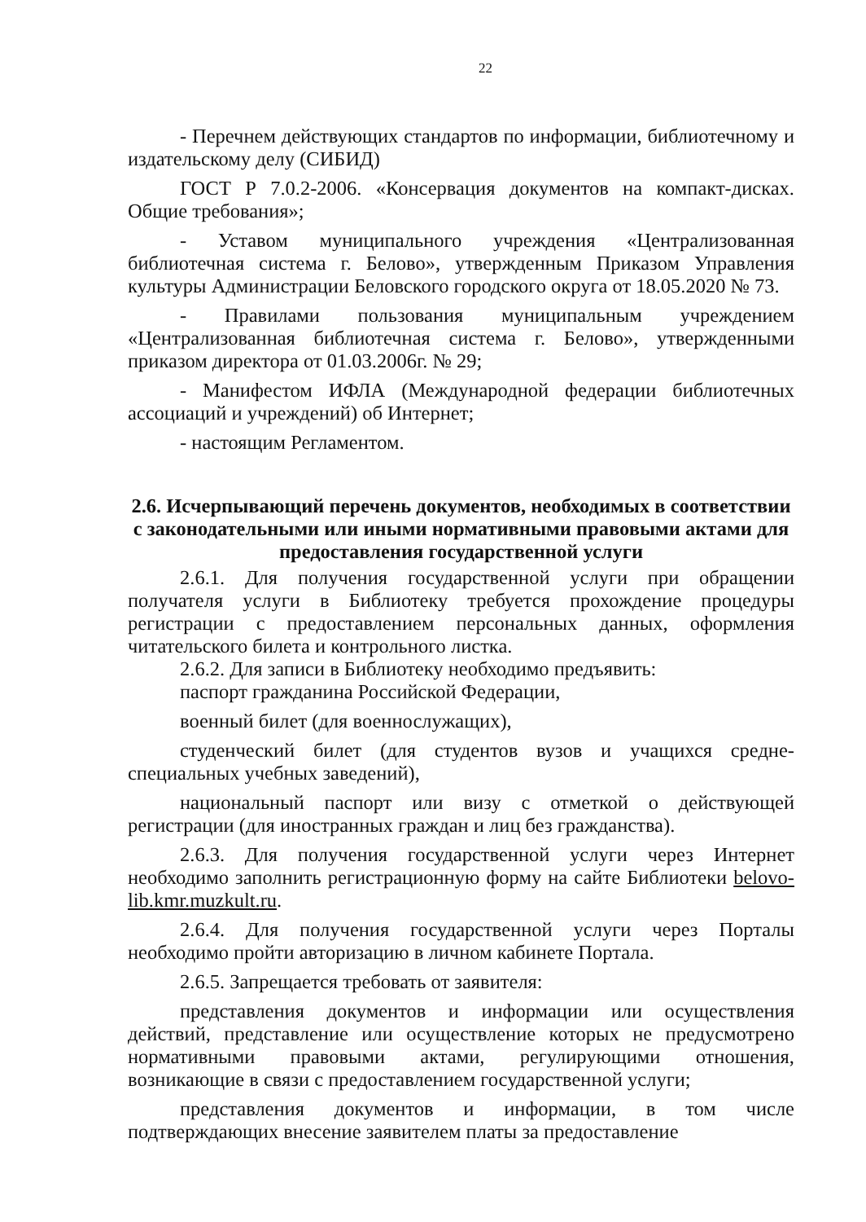22
- Перечнем действующих стандартов по информации, библиотечному и издательскому делу (СИБИД)
ГОСТ Р 7.0.2-2006. «Консервация документов на компакт-дисках. Общие требования»;
- Уставом муниципального учреждения «Централизованная библиотечная система г. Белово», утвержденным Приказом Управления культуры Администрации Беловского городского округа от 18.05.2020 № 73.
- Правилами пользования муниципальным учреждением «Централизованная библиотечная система г. Белово», утвержденными приказом директора от 01.03.2006г. № 29;
- Манифестом ИФЛА (Международной федерации библиотечных ассоциаций и учреждений) об Интернет;
- настоящим Регламентом.
2.6. Исчерпывающий перечень документов, необходимых в соответствии с законодательными или иными нормативными правовыми актами для предоставления государственной услуги
2.6.1. Для получения государственной услуги при обращении получателя услуги в Библиотеку требуется прохождение процедуры регистрации с предоставлением персональных данных, оформления читательского билета и контрольного листка.
2.6.2. Для записи в Библиотеку необходимо предъявить:
паспорт гражданина Российской Федерации,
военный билет (для военнослужащих),
студенческий билет (для студентов вузов и учащихся средне-специальных учебных заведений),
национальный паспорт или визу с отметкой о действующей регистрации (для иностранных граждан и лиц без гражданства).
2.6.3. Для получения государственной услуги через Интернет необходимо заполнить регистрационную форму на сайте Библиотеки belovo-lib.kmr.muzkult.ru.
2.6.4. Для получения государственной услуги через Порталы необходимо пройти авторизацию в личном кабинете Портала.
2.6.5. Запрещается требовать от заявителя:
представления документов и информации или осуществления действий, представление или осуществление которых не предусмотрено нормативными правовыми актами, регулирующими отношения, возникающие в связи с предоставлением государственной услуги;
представления документов и информации, в том числе подтверждающих внесение заявителем платы за предоставление